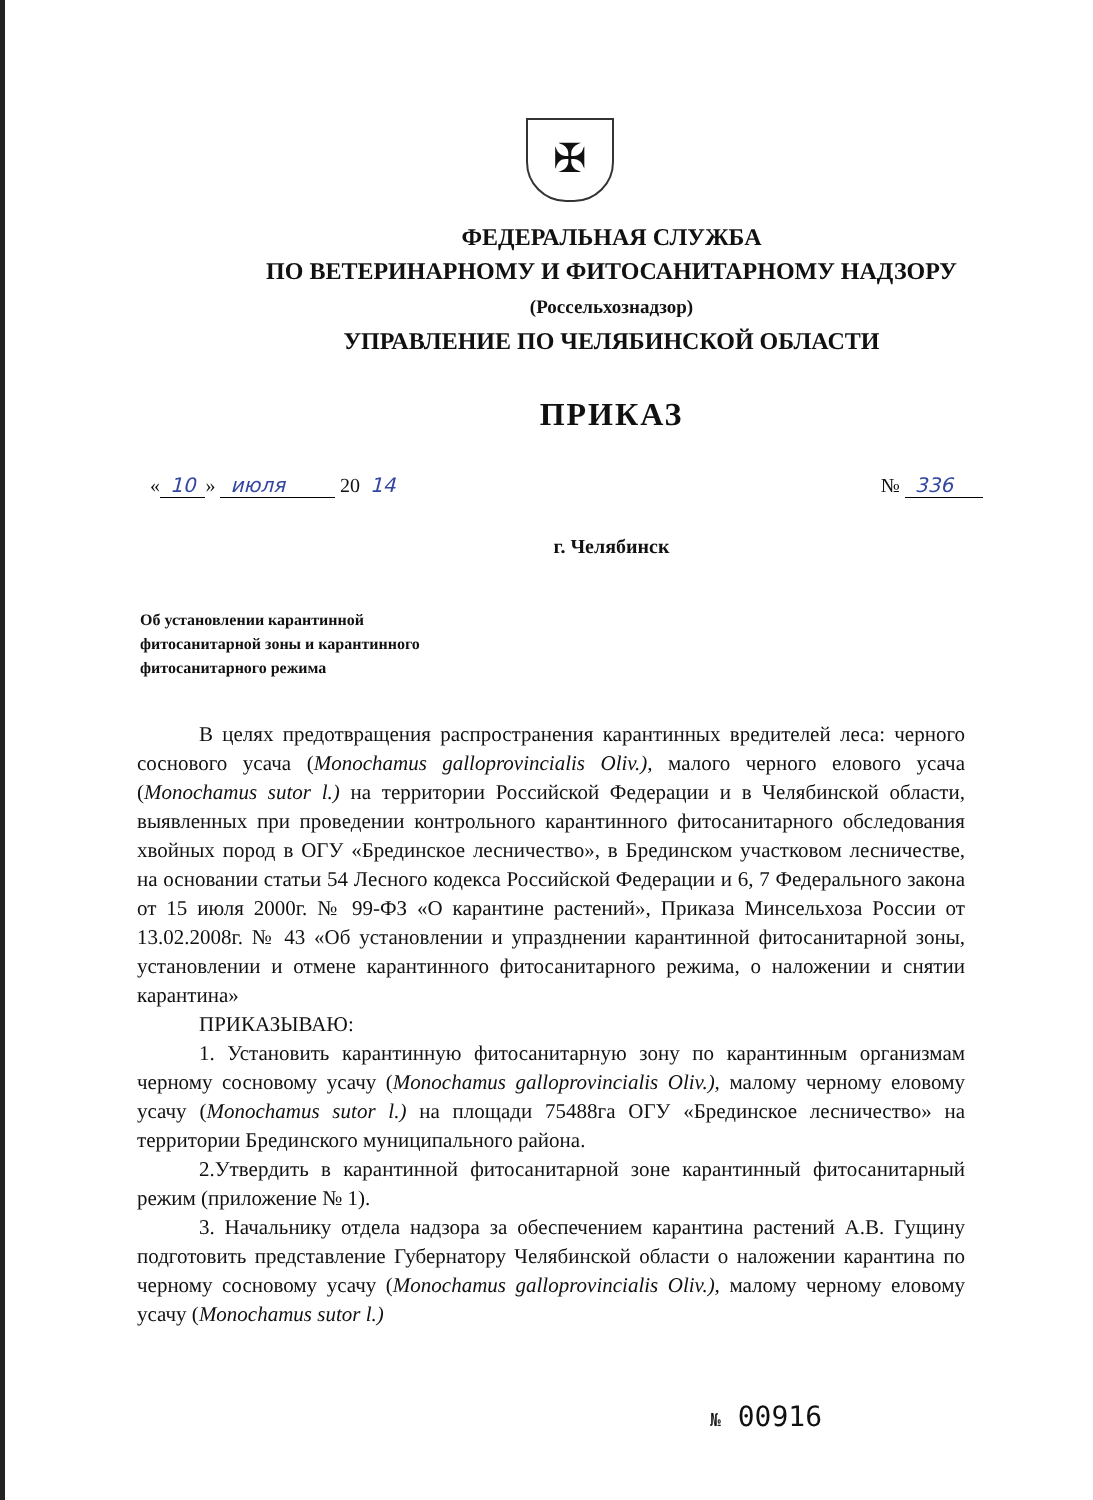✠
ФЕДЕРАЛЬНАЯ СЛУЖБА
ПО ВЕТЕРИНАРНОМУ И ФИТОСАНИТАРНОМУ НАДЗОРУ
(Россельхознадзор)
УПРАВЛЕНИЕ ПО ЧЕЛЯБИНСКОЙ ОБЛАСТИ
ПРИКАЗ
« 10 » июля 20 14 № 336
г. Челябинск
Об установлении карантинной
фитосанитарной зоны и карантинного
фитосанитарного режима
В целях предотвращения распространения карантинных вредителей леса: черного соснового усача (Monochamus galloprovincialis Oliv.), малого черного елового усача (Monochamus sutor l.) на территории Российской Федерации и в Челябинской области, выявленных при проведении контрольного карантинного фитосанитарного обследования хвойных пород в ОГУ «Брединское лесничество», в Брединском участковом лесничестве, на основании статьи 54 Лесного кодекса Российской Федерации и 6, 7 Федерального закона от 15 июля 2000г. № 99-ФЗ «О карантине растений», Приказа Минсельхоза России от 13.02.2008г. № 43 «Об установлении и упразднении карантинной фитосанитарной зоны, установлении и отмене карантинного фитосанитарного режима, о наложении и снятии карантина»
ПРИКАЗЫВАЮ:
1. Установить карантинную фитосанитарную зону по карантинным организмам черному сосновому усачу (Monochamus galloprovincialis Oliv.), малому черному еловому усачу (Monochamus sutor l.) на площади 75488га ОГУ «Брединское лесничество» на территории Брединского муниципального района.
2.Утвердить в карантинной фитосанитарной зоне карантинный фитосанитарный режим (приложение № 1).
3. Начальнику отдела надзора за обеспечением карантина растений А.В. Гущину подготовить представление Губернатору Челябинской области о наложении карантина по черному сосновому усачу (Monochamus galloprovincialis Oliv.), малому черному еловому усачу (Monochamus sutor l.)
№ 00916